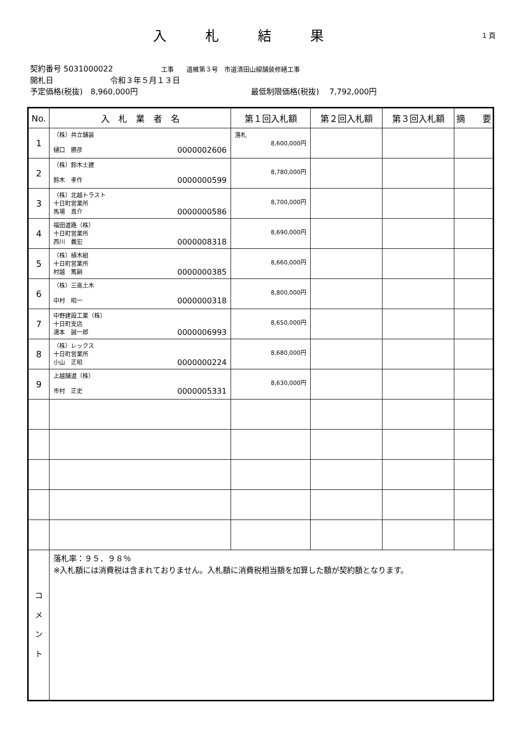入札結果
1 頁
契約番号 5031000022 工事　　道維第３号　市道清田山線舗装修繕工事
開札日 令和３年５月１３日
予定価格(税抜)　8,960,000円 最低制限価格(税抜)　 7,792,000円
| No. | 入 札 業 者 名 | 第１回入札額 | 第２回入札額 | 第３回入札額 | 摘 要 |
| --- | --- | --- | --- | --- | --- |
| 1 | （株）共立舗装 樋口 勝彦 0000002606 | 落札 8,600,000円 | | | |
| 2 | （株）鈴木土建 鈴木 孝作 0000000599 | 8,780,000円 | | | |
| 3 | （株）北越トラスト 十日町営業所 馬場 真介 0000000586 | 8,700,000円 | | | |
| 4 | 福田道路（株） 十日町営業所 西川 義宏 0000008318 | 8,690,000円 | | | |
| 5 | （株）植木組 十日町営業所 村越 篤嗣 0000000385 | 8,660,000円 | | | |
| 6 | （株）三高土木 中村 昭一 0000000318 | 8,800,000円 | | | |
| 7 | 中野建設工業（株） 十日町支店 湯本 誠一郎 0000006993 | 8,650,000円 | | | |
| 8 | （株）レックス 十日町営業所 小山 正昭 0000000224 | 8,680,000円 | | | |
| 9 | 上越舗道（株） 市村 正史 0000005331 | 8,630,000円 | | | |
| コ メ ン ト | 落札率：９５．９８％ ※入札額には消費税は含まれておりません。入札額に消費税相当額を加算した額が契約額となります。 | | | | |